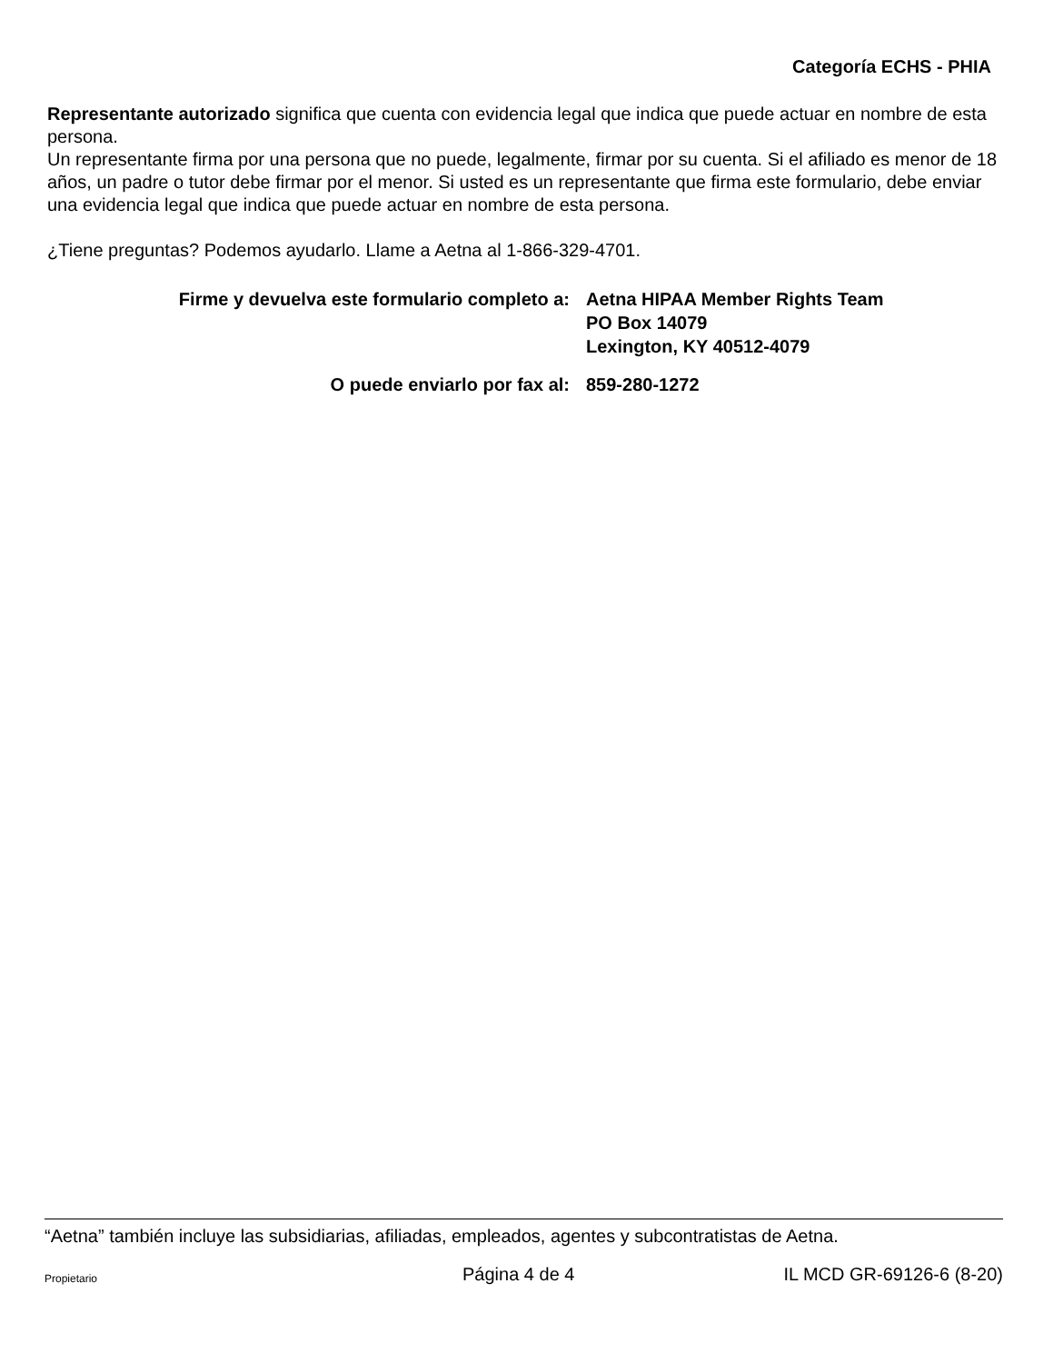Categoría ECHS - PHIA
Representante autorizado significa que cuenta con evidencia legal que indica que puede actuar en nombre de esta persona.
Un representante firma por una persona que no puede, legalmente, firmar por su cuenta. Si el afiliado es menor de 18 años, un padre o tutor debe firmar por el menor. Si usted es un representante que firma este formulario, debe enviar una evidencia legal que indica que puede actuar en nombre de esta persona.
¿Tiene preguntas? Podemos ayudarlo. Llame a Aetna al 1-866-329-4701.
Firme y devuelva este formulario completo a:
Aetna HIPAA Member Rights Team
PO Box 14079
Lexington, KY 40512-4079
O puede enviarlo por fax al:
859-280-1272
“Aetna” también incluye las subsidiarias, afiliadas, empleados, agentes y subcontratistas de Aetna.
Propietario Página 4 de 4 IL MCD GR-69126-6 (8-20)